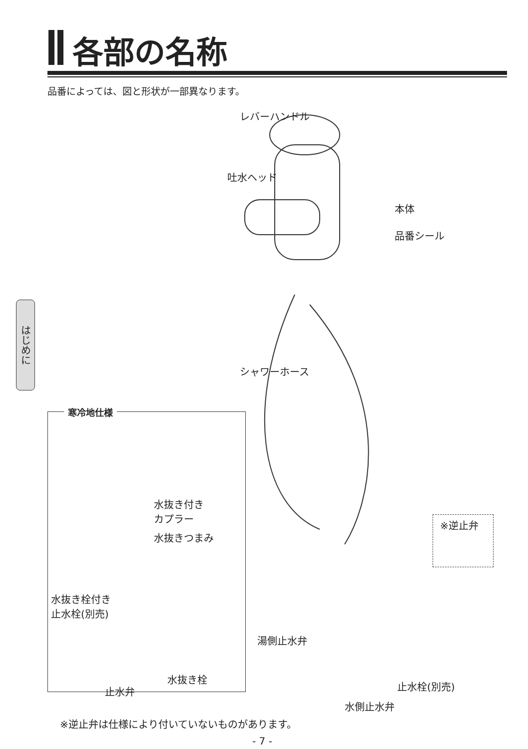各部の名称
品番によっては、図と形状が一部異なります。
はじめに
レバーハンドル
吐水ヘッド
本体
品番シール
シャワーホース
寒冷地仕様
水抜き付き
カプラー
水抜きつまみ
水抜き栓付き
止水栓(別売)
水抜き栓
止水弁
※逆止弁
湯側止水弁
止水栓(別売)
水側止水弁
※逆止弁は仕様により付いていないものがあります。
- 7 -